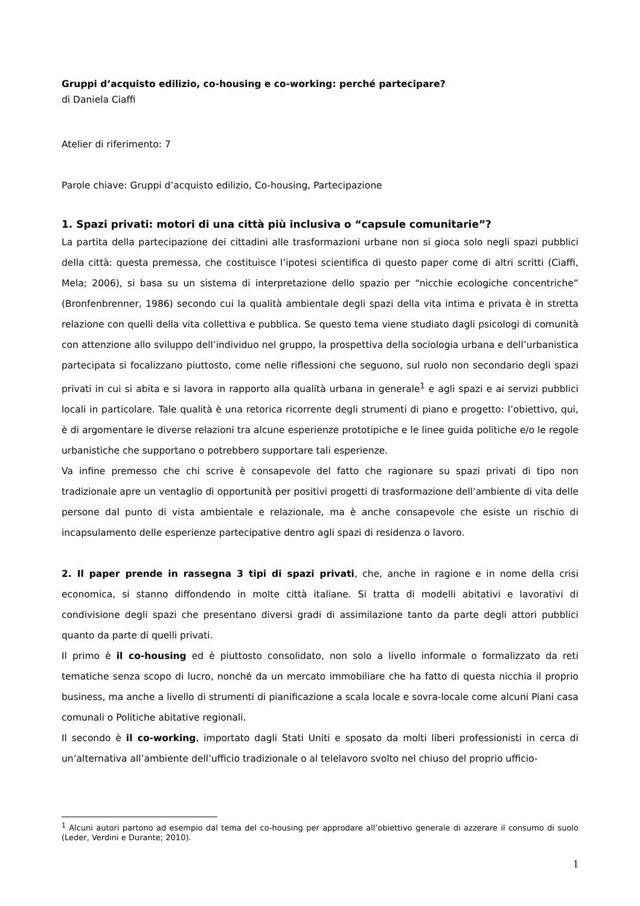Gruppi d’acquisto edilizio, co-housing e co-working: perché partecipare?
di Daniela Ciaffi
Atelier di riferimento: 7
Parole chiave: Gruppi d’acquisto edilizio, Co-housing, Partecipazione
1. Spazi privati: motori di una città più inclusiva o “capsule comunitarie”?
La partita della partecipazione dei cittadini alle trasformazioni urbane non si gioca solo negli spazi pubblici della città: questa premessa, che costituisce l’ipotesi scientifica di questo paper come di altri scritti (Ciaffi, Mela; 2006), si basa su un sistema di interpretazione dello spazio per “nicchie ecologiche concentriche” (Bronfenbrenner, 1986) secondo cui la qualità ambientale degli spazi della vita intima e privata è in stretta relazione con quelli della vita collettiva e pubblica. Se questo tema viene studiato dagli psicologi di comunità con attenzione allo sviluppo dell’individuo nel gruppo, la prospettiva della sociologia urbana e dell’urbanistica partecipata si focalizzano piuttosto, come nelle riflessioni che seguono, sul ruolo non secondario degli spazi privati in cui si abita e si lavora in rapporto alla qualità urbana in generale<sup>1</sup> e agli spazi e ai servizi pubblici locali in particolare. Tale qualità è una retorica ricorrente degli strumenti di piano e progetto: l’obiettivo, qui, è di argomentare le diverse relazioni tra alcune esperienze prototipiche e le linee guida politiche e/o le regole urbanistiche che supportano o potrebbero supportare tali esperienze.
Va infine premesso che chi scrive è consapevole del fatto che ragionare su spazi privati di tipo non tradizionale apre un ventaglio di opportunità per positivi progetti di trasformazione dell’ambiente di vita delle persone dal punto di vista ambientale e relazionale, ma è anche consapevole che esiste un rischio di incapsulamento delle esperienze partecipative dentro agli spazi di residenza o lavoro.
2. Il paper prende in rassegna 3 tipi di spazi privati, che, anche in ragione e in nome della crisi economica, si stanno diffondendo in molte città italiane. Si tratta di modelli abitativi e lavorativi di condivisione degli spazi che presentano diversi gradi di assimilazione tanto da parte degli attori pubblici quanto da parte di quelli privati.
Il primo è il co-housing ed è piuttosto consolidato, non solo a livello informale o formalizzato da reti tematiche senza scopo di lucro, nonché da un mercato immobiliare che ha fatto di questa nicchia il proprio business, ma anche a livello di strumenti di pianificazione a scala locale e sovra-locale come alcuni Piani casa comunali o Politiche abitative regionali.
Il secondo è il co-working, importato dagli Stati Uniti e sposato da molti liberi professionisti in cerca di un’alternativa all’ambiente dell’ufficio tradizionale o al telelavoro svolto nel chiuso del proprio ufficio-
<sup>1</sup> Alcuni autori partono ad esempio dal tema del co-housing per approdare all’obiettivo generale di azzerare il consumo di suolo (Leder, Verdini e Durante; 2010).
1